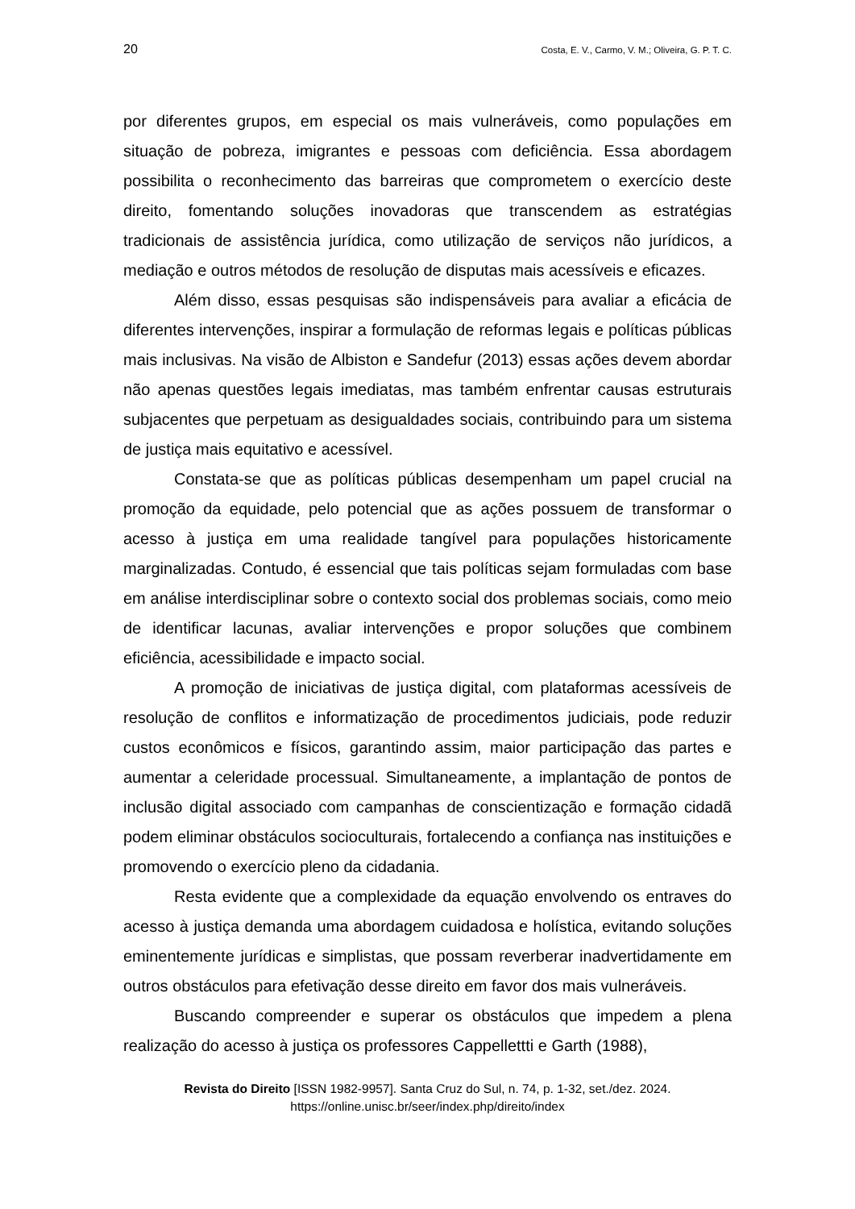20 Costa, E. V., Carmo, V. M.; Oliveira, G. P. T. C.
por diferentes grupos, em especial os mais vulneráveis, como populações em situação de pobreza, imigrantes e pessoas com deficiência. Essa abordagem possibilita o reconhecimento das barreiras que comprometem o exercício deste direito, fomentando soluções inovadoras que transcendem as estratégias tradicionais de assistência jurídica, como utilização de serviços não jurídicos, a mediação e outros métodos de resolução de disputas mais acessíveis e eficazes.
Além disso, essas pesquisas são indispensáveis para avaliar a eficácia de diferentes intervenções, inspirar a formulação de reformas legais e políticas públicas mais inclusivas. Na visão de Albiston e Sandefur (2013) essas ações devem abordar não apenas questões legais imediatas, mas também enfrentar causas estruturais subjacentes que perpetuam as desigualdades sociais, contribuindo para um sistema de justiça mais equitativo e acessível.
Constata-se que as políticas públicas desempenham um papel crucial na promoção da equidade, pelo potencial que as ações possuem de transformar o acesso à justiça em uma realidade tangível para populações historicamente marginalizadas. Contudo, é essencial que tais políticas sejam formuladas com base em análise interdisciplinar sobre o contexto social dos problemas sociais, como meio de identificar lacunas, avaliar intervenções e propor soluções que combinem eficiência, acessibilidade e impacto social.
A promoção de iniciativas de justiça digital, com plataformas acessíveis de resolução de conflitos e informatização de procedimentos judiciais, pode reduzir custos econômicos e físicos, garantindo assim, maior participação das partes e aumentar a celeridade processual. Simultaneamente, a implantação de pontos de inclusão digital associado com campanhas de conscientização e formação cidadã podem eliminar obstáculos socioculturais, fortalecendo a confiança nas instituições e promovendo o exercício pleno da cidadania.
Resta evidente que a complexidade da equação envolvendo os entraves do acesso à justiça demanda uma abordagem cuidadosa e holística, evitando soluções eminentemente jurídicas e simplistas, que possam reverberar inadvertidamente em outros obstáculos para efetivação desse direito em favor dos mais vulneráveis.
Buscando compreender e superar os obstáculos que impedem a plena realização do acesso à justiça os professores Cappellettti e Garth (1988),
Revista do Direito [ISSN 1982-9957]. Santa Cruz do Sul, n. 74, p. 1-32, set./dez. 2024.
https://online.unisc.br/seer/index.php/direito/index